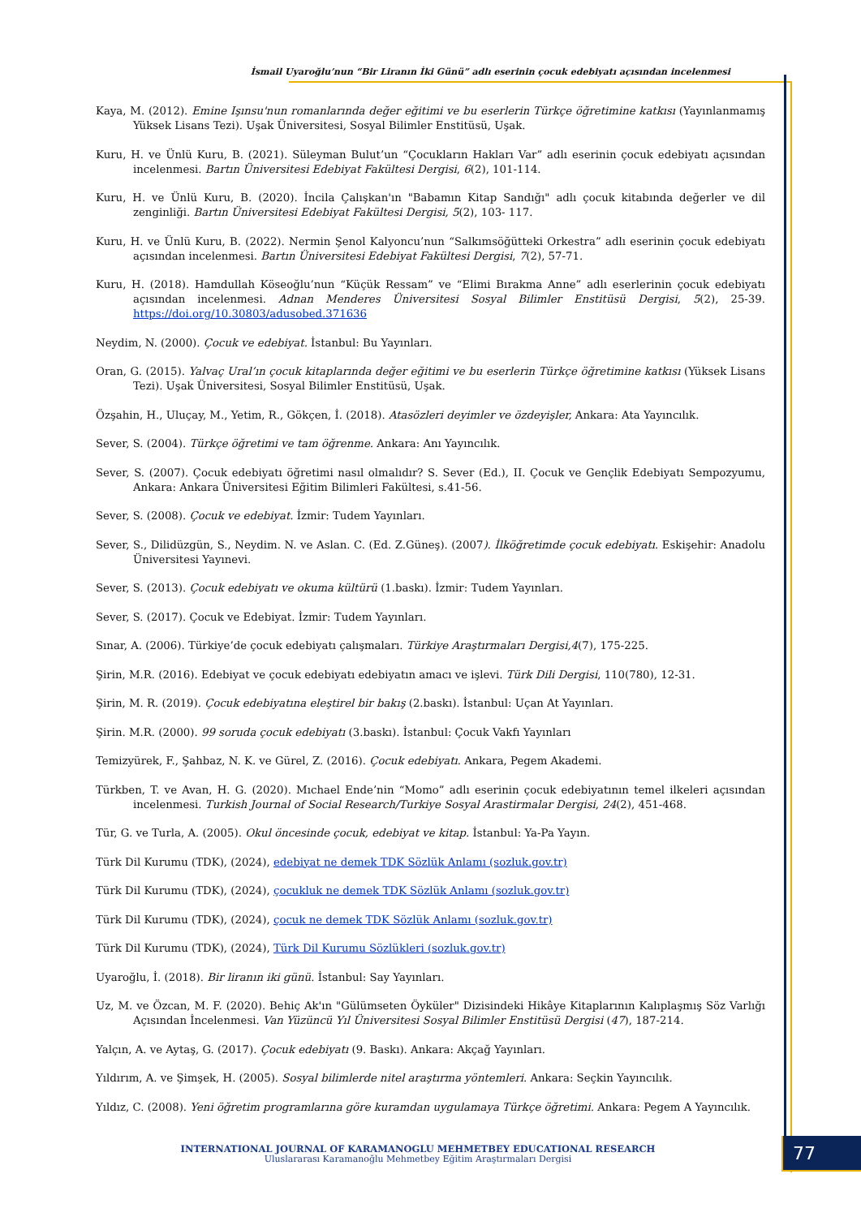İsmail Uyaroğlu’nun “Bir Liranın İki Günü” adlı eserinin çocuk edebiyatı açısından incelenmesi
Kaya, M. (2012). Emine Işınsu'nun romanlarında değer eğitimi ve bu eserlerin Türkçe öğretimine katkısı (Yayınlanmamış Yüksek Lisans Tezi). Uşak Üniversitesi, Sosyal Bilimler Enstitüsü, Uşak.
Kuru, H. ve Ünlü Kuru, B. (2021). Süleyman Bulut’un “Çocukların Hakları Var” adlı eserinin çocuk edebiyatı açısından incelenmesi. Bartın Üniversitesi Edebiyat Fakültesi Dergisi, 6(2), 101-114.
Kuru, H. ve Ünlü Kuru, B. (2020). İncila Çalışkan'ın "Babamın Kitap Sandığı" adlı çocuk kitabında değerler ve dil zenginliği. Bartın Üniversitesi Edebiyat Fakültesi Dergisi, 5(2), 103- 117.
Kuru, H. ve Ünlü Kuru, B. (2022). Nermin Şenol Kalyoncu’nun “Salkımsöğütteki Orkestra” adlı eserinin çocuk edebiyatı açısından incelenmesi. Bartın Üniversitesi Edebiyat Fakültesi Dergisi, 7(2), 57-71.
Kuru, H. (2018). Hamdullah Köseoğlu’nun “Küçük Ressam” ve “Elimi Bırakma Anne” adlı eserlerinin çocuk edebiyatı açısından incelenmesi. Adnan Menderes Üniversitesi Sosyal Bilimler Enstitüsü Dergisi, 5(2), 25-39. https://doi.org/10.30803/adusobed.371636
Neydim, N. (2000). Çocuk ve edebiyat. İstanbul: Bu Yayınları.
Oran, G. (2015). Yalvaç Ural’ın çocuk kitaplarında değer eğitimi ve bu eserlerin Türkçe öğretimine katkısı (Yüksek Lisans Tezi). Uşak Üniversitesi, Sosyal Bilimler Enstitüsü, Uşak.
Özşahin, H., Uluçay, M., Yetim, R., Gökçen, İ. (2018). Atasözleri deyimler ve özdeyişler, Ankara: Ata Yayıncılık.
Sever, S. (2004). Türkçe öğretimi ve tam öğrenme. Ankara: Anı Yayıncılık.
Sever, S. (2007). Çocuk edebiyatı öğretimi nasıl olmalıdır? S. Sever (Ed.), II. Çocuk ve Gençlik Edebiyatı Sempozyumu, Ankara: Ankara Üniversitesi Eğitim Bilimleri Fakültesi, s.41-56.
Sever, S. (2008). Çocuk ve edebiyat. İzmir: Tudem Yayınları.
Sever, S., Dilidüzgün, S., Neydim. N. ve Aslan. C. (Ed. Z.Güneş). (2007). İlköğretimde çocuk edebiyatı. Eskişehir: Anadolu Üniversitesi Yayınevi.
Sever, S. (2013). Çocuk edebiyatı ve okuma kültürü (1.baskı). İzmir: Tudem Yayınları.
Sever, S. (2017). Çocuk ve Edebiyat. İzmir: Tudem Yayınları.
Sınar, A. (2006). Türkiye’de çocuk edebiyatı çalışmaları. Türkiye Araştırmaları Dergisi,4(7), 175-225.
Şirin, M.R. (2016). Edebiyat ve çocuk edebiyatı edebiyatın amacı ve işlevi. Türk Dili Dergisi, 110(780), 12-31.
Şirin, M. R. (2019). Çocuk edebiyatına eleştirel bir bakış (2.baskı). İstanbul: Uçan At Yayınları.
Şirin. M.R. (2000). 99 soruda çocuk edebiyatı (3.baskı). İstanbul: Çocuk Vakfı Yayınları
Temizyürek, F., Şahbaz, N. K. ve Gürel, Z. (2016). Çocuk edebiyatı. Ankara, Pegem Akademi.
Türkben, T. ve Avan, H. G. (2020). Mıchael Ende’nin “Momo” adlı eserinin çocuk edebiyatının temel ilkeleri açısından incelenmesi. Turkish Journal of Social Research/Turkiye Sosyal Arastirmalar Dergisi, 24(2), 451-468.
Tür, G. ve Turla, A. (2005). Okul öncesinde çocuk, edebiyat ve kitap. İstanbul: Ya-Pa Yayın.
Türk Dil Kurumu (TDK), (2024), edebiyat ne demek TDK Sözlük Anlamı (sozluk.gov.tr)
Türk Dil Kurumu (TDK), (2024), çocukluk ne demek TDK Sözlük Anlamı (sozluk.gov.tr)
Türk Dil Kurumu (TDK), (2024), çocuk ne demek TDK Sözlük Anlamı (sozluk.gov.tr)
Türk Dil Kurumu (TDK), (2024), Türk Dil Kurumu Sözlükleri (sozluk.gov.tr)
Uyaroğlu, İ. (2018). Bir liranın iki günü. İstanbul: Say Yayınları.
Uz, M. ve Özcan, M. F. (2020). Behiç Ak'ın "Gülümseten Öyküler" Dizisindeki Hikâye Kitaplarının Kalıplaşmış Söz Varlığı Açısından İncelenmesi. Van Yüzüncü Yıl Üniversitesi Sosyal Bilimler Enstitüsü Dergisi (47), 187-214.
Yalçın, A. ve Aytaş, G. (2017). Çocuk edebiyatı (9. Baskı). Ankara: Akçağ Yayınları.
Yıldırım, A. ve Şimşek, H. (2005). Sosyal bilimlerde nitel araştırma yöntemleri. Ankara: Seçkin Yayıncılık.
Yıldız, C. (2008). Yeni öğretim programlarına göre kuramdan uygulamaya Türkçe öğretimi. Ankara: Pegem A Yayıncılık.
INTERNATIONAL JOURNAL OF KARAMANOGLU MEHMETBEY EDUCATIONAL RESEARCH
Uluslararası Karamanoğlu Mehmetbey Eğitim Araştırmaları Dergisi
77